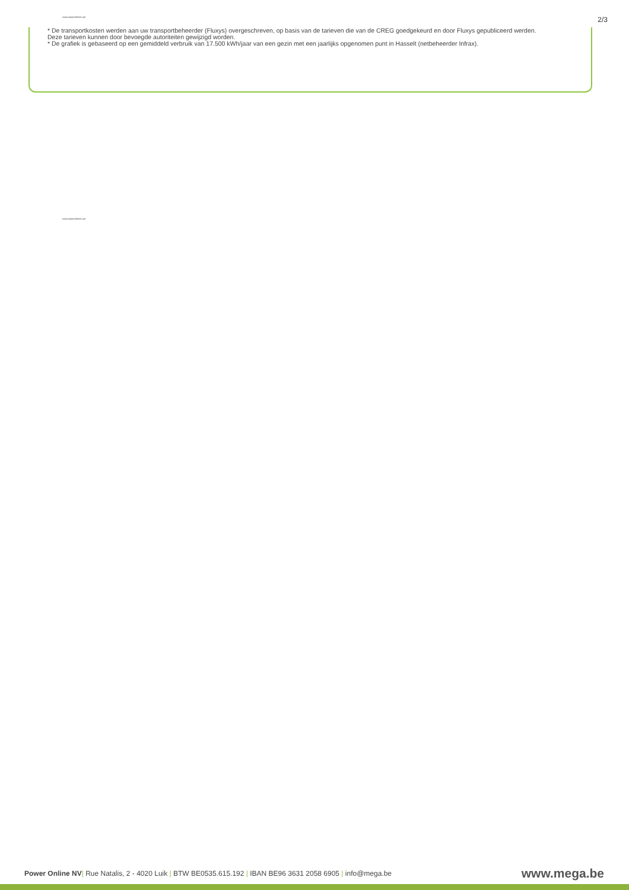www.qnupezbsneu.pe 2/3
* De transportkosten werden aan uw transportbeheerder (Fluxys) overgeschreven, op basis van de tarieven die van de CREG goedgekeurd en door Fluxys gepubliceerd werden. Deze tarieven kunnen door bevoegde autoriteiten gewijzigd worden.
* De grafiek is gebaseerd op een gemiddeld verbruik van 17.500 kWh/jaar van een gezin met een jaarlijks opgenomen punt in Hasselt (netbeheerder Infrax).
www.qnupezbsneu.pe
Power Online NV| Rue Natalis, 2 - 4020 Luik | BTW BE0535.615.192 | IBAN BE96 3631 2058 6905 | info@mega.be www.mega.be